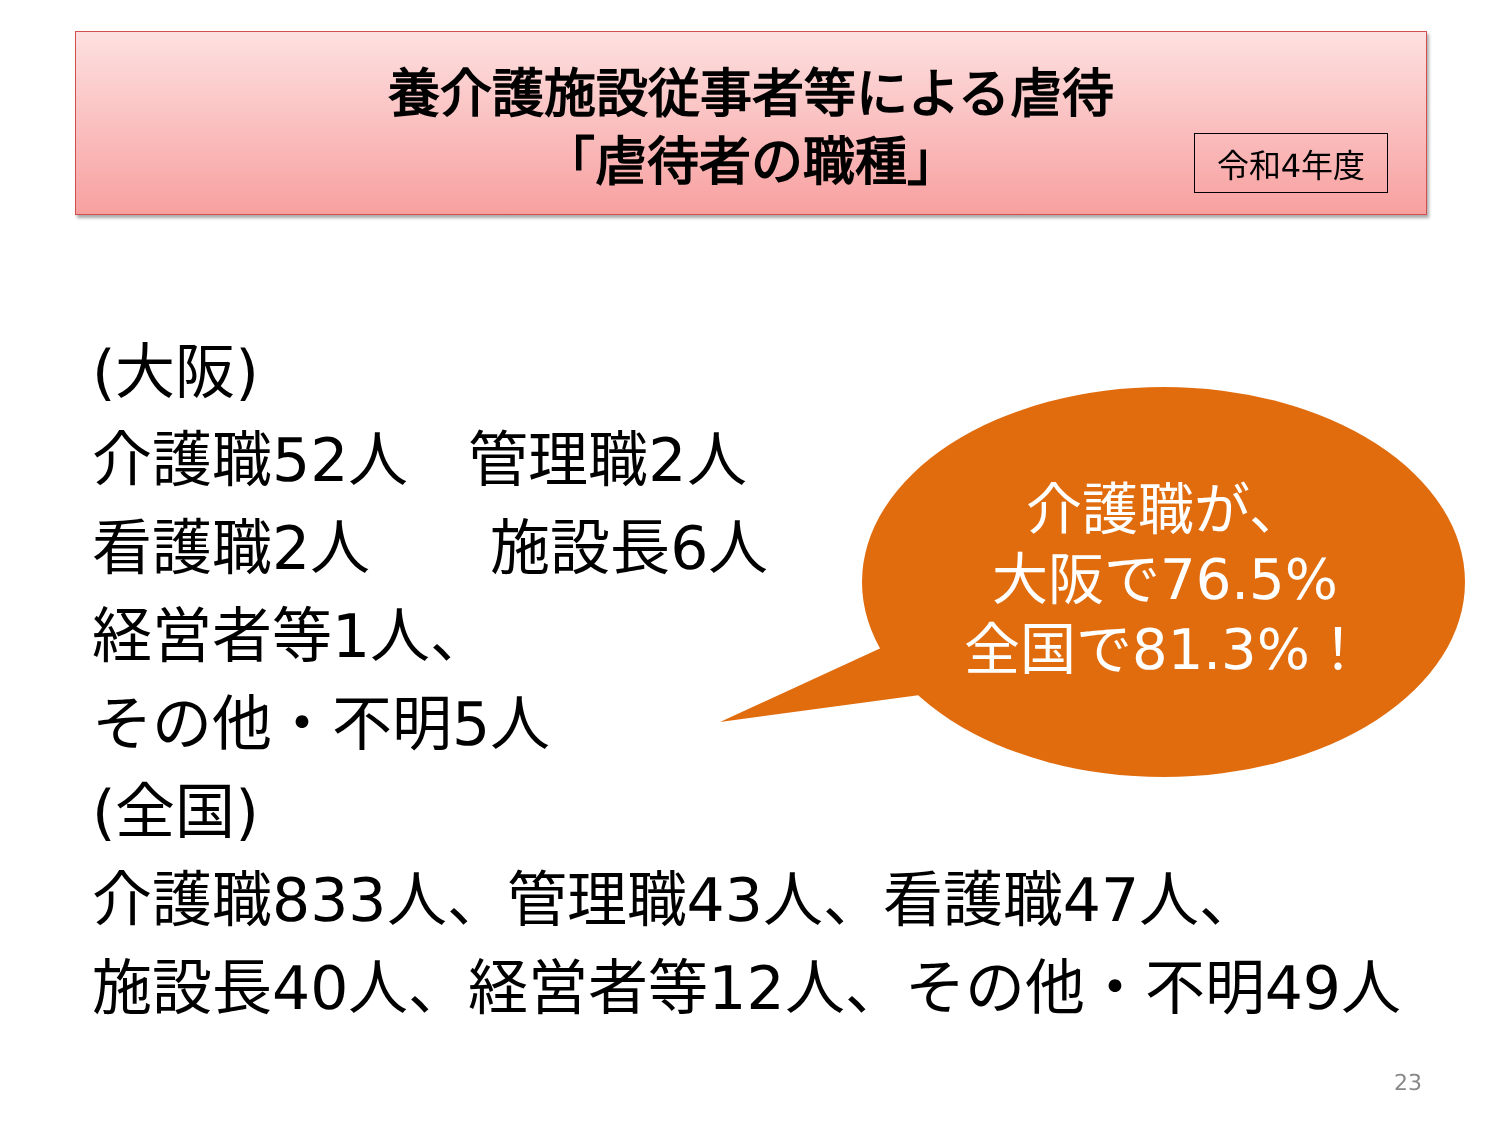養介護施設従事者等による虐待
「虐待者の職種」
令和4年度
(大阪)
介護職52人　管理職2人
看護職2人　　施設長6人
経営者等1人、
その他・不明5人
(全国)
介護職833人、管理職43人、看護職47人、
施設長40人、経営者等12人、その他・不明49人
介護職が、
大阪で76.5%
全国で81.3%！
23